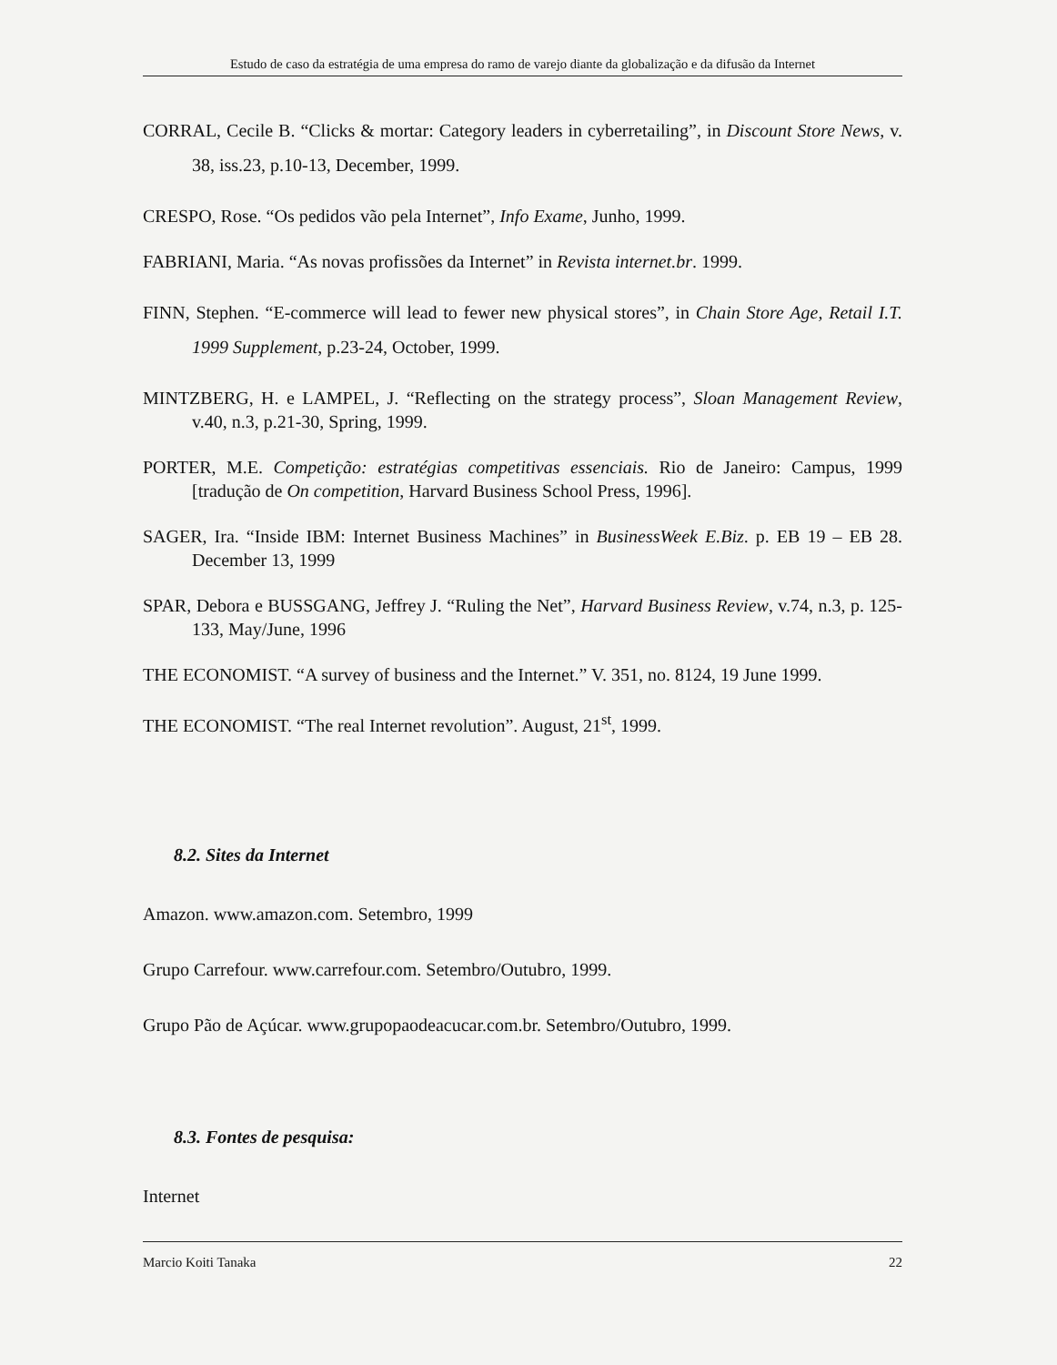Estudo de caso da estratégia de uma empresa do ramo de varejo diante da globalização e da difusão da Internet
CORRAL, Cecile B. “Clicks & mortar: Category leaders in cyberretailing”, in Discount Store News, v. 38, iss.23, p.10-13, December, 1999.
CRESPO, Rose. “Os pedidos vão pela Internet”, Info Exame, Junho, 1999.
FABRIANI, Maria. “As novas profissões da Internet” in Revista internet.br. 1999.
FINN, Stephen. “E-commerce will lead to fewer new physical stores”, in Chain Store Age, Retail I.T. 1999 Supplement, p.23-24, October, 1999.
MINTZBERG, H. e LAMPEL, J. “Reflecting on the strategy process”, Sloan Management Review, v.40, n.3, p.21-30, Spring, 1999.
PORTER, M.E. Competição: estratégias competitivas essenciais. Rio de Janeiro: Campus, 1999 [tradução de On competition, Harvard Business School Press, 1996].
SAGER, Ira. “Inside IBM: Internet Business Machines” in BusinessWeek E.Biz. p. EB 19 – EB 28. December 13, 1999
SPAR, Debora e BUSSGANG, Jeffrey J. “Ruling the Net”, Harvard Business Review, v.74, n.3, p. 125-133, May/June, 1996
THE ECONOMIST. “A survey of business and the Internet.” V. 351, no. 8124, 19 June 1999.
THE ECONOMIST. “The real Internet revolution”. August, 21<sup>st</sup>, 1999.
8.2. Sites da Internet
Amazon. www.amazon.com. Setembro, 1999
Grupo Carrefour. www.carrefour.com. Setembro/Outubro, 1999.
Grupo Pão de Açúcar. www.grupopaodeacucar.com.br. Setembro/Outubro, 1999.
8.3. Fontes de pesquisa:
Internet
Marcio Koiti Tanaka 22